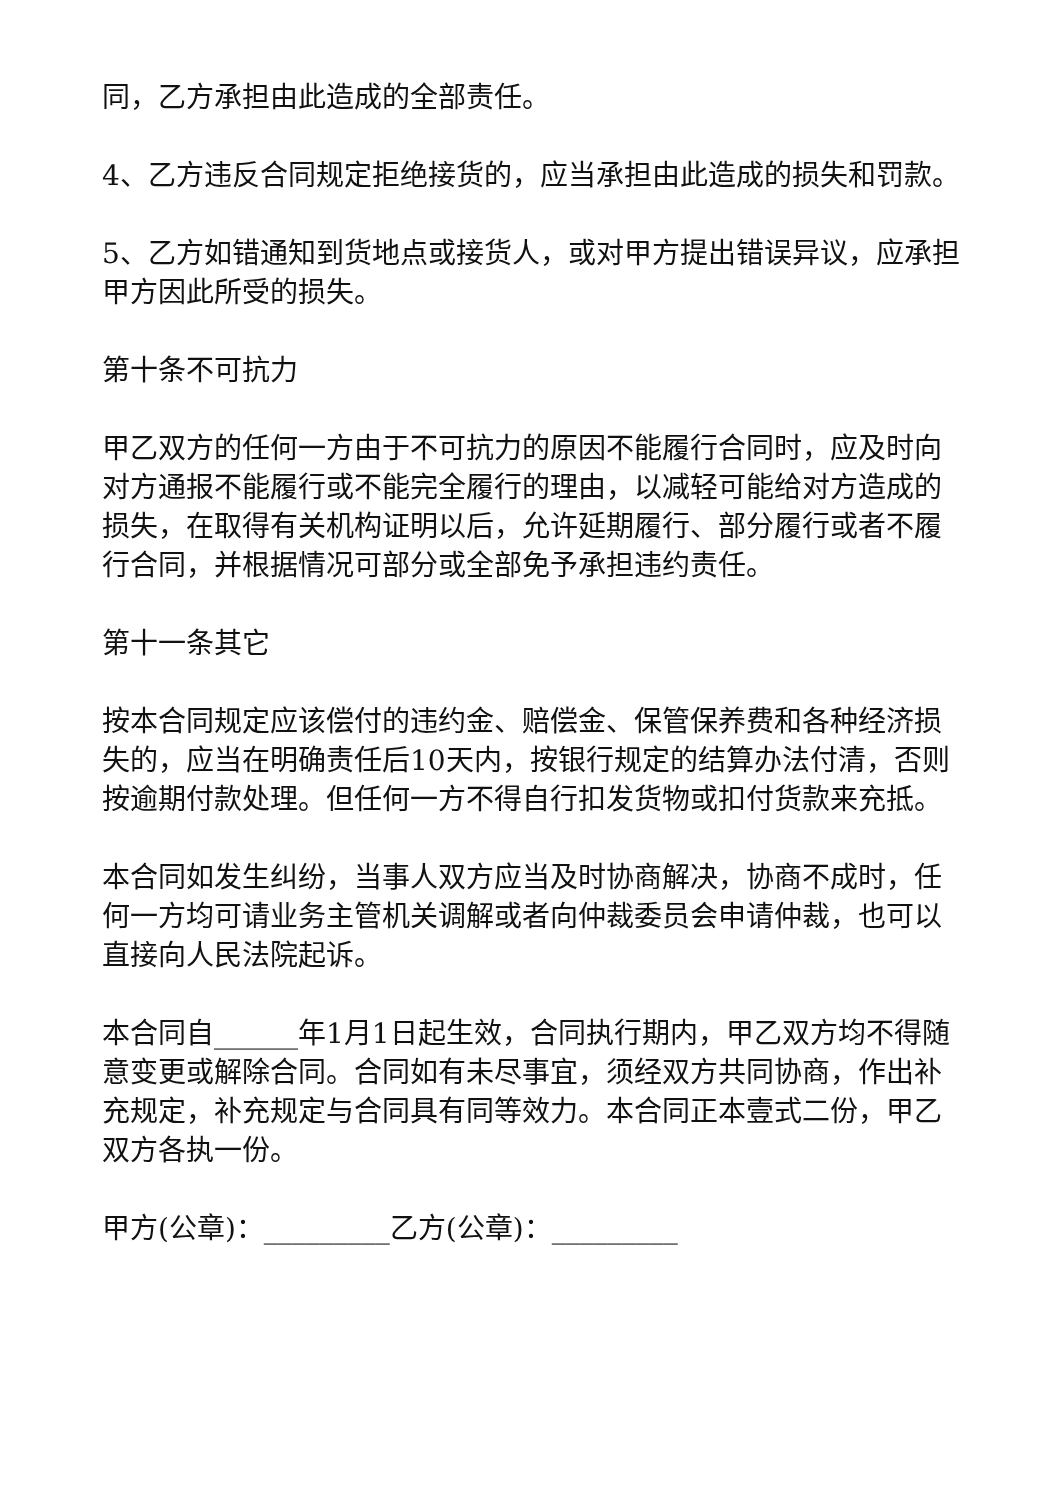同，乙方承担由此造成的全部责任。
4、乙方违反合同规定拒绝接货的，应当承担由此造成的损失和罚款。
5、乙方如错通知到货地点或接货人，或对甲方提出错误异议，应承担甲方因此所受的损失。
第十条不可抗力
甲乙双方的任何一方由于不可抗力的原因不能履行合同时，应及时向对方通报不能履行或不能完全履行的理由，以减轻可能给对方造成的损失，在取得有关机构证明以后，允许延期履行、部分履行或者不履行合同，并根据情况可部分或全部免予承担违约责任。
第十一条其它
按本合同规定应该偿付的违约金、赔偿金、保管保养费和各种经济损失的，应当在明确责任后10天内，按银行规定的结算办法付清，否则按逾期付款处理。但任何一方不得自行扣发货物或扣付货款来充抵。
本合同如发生纠纷，当事人双方应当及时协商解决，协商不成时，任何一方均可请业务主管机关调解或者向仲裁委员会申请仲裁，也可以直接向人民法院起诉。
本合同自______年1月1日起生效，合同执行期内，甲乙双方均不得随意变更或解除合同。合同如有未尽事宜，须经双方共同协商，作出补充规定，补充规定与合同具有同等效力。本合同正本壹式二份，甲乙双方各执一份。
甲方(公章)：_________乙方(公章)：_________